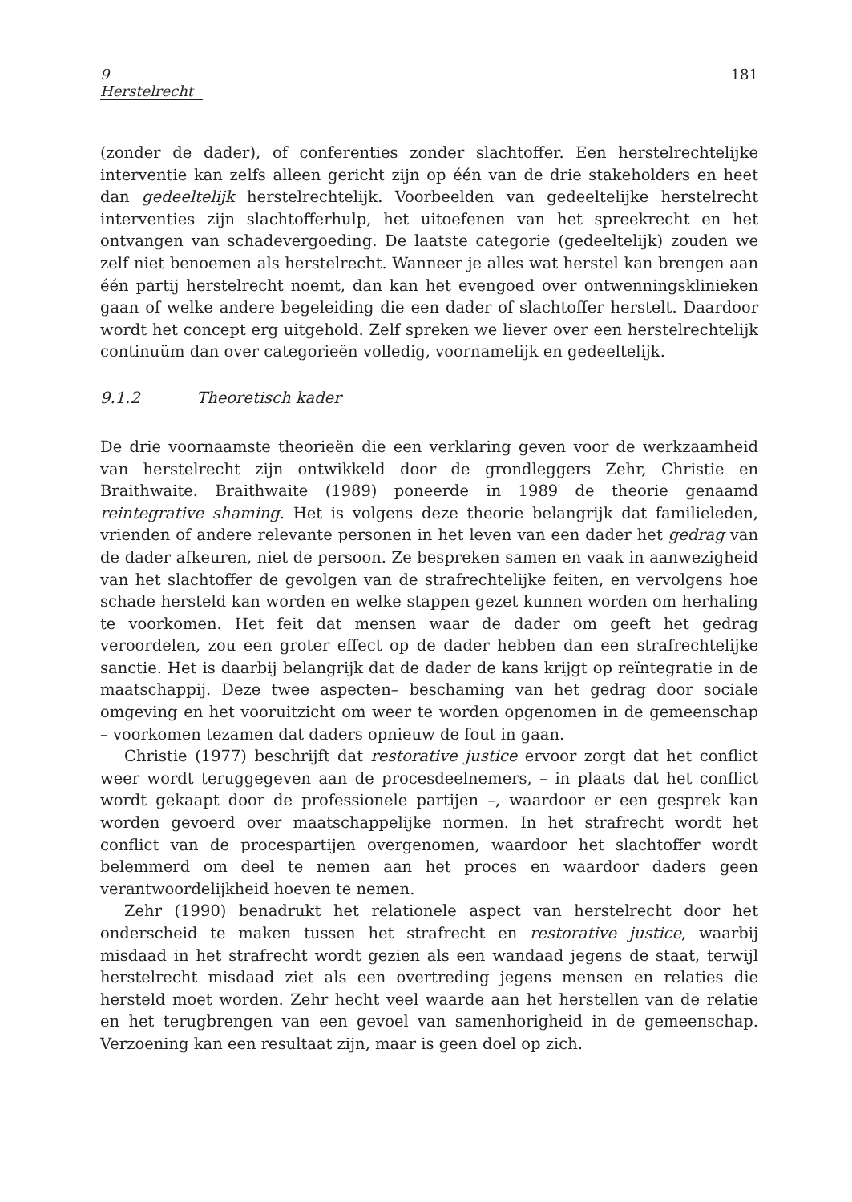9 Herstelrecht 181
(zonder de dader), of conferenties zonder slachtoffer. Een herstelrechtelijke interventie kan zelfs alleen gericht zijn op één van de drie stakeholders en heet dan gedeeltelijk herstelrechtelijk. Voorbeelden van gedeeltelijke herstelrecht interventies zijn slachtofferhulp, het uitoefenen van het spreekrecht en het ontvangen van schadevergoeding. De laatste categorie (gedeeltelijk) zouden we zelf niet benoemen als herstelrecht. Wanneer je alles wat herstel kan brengen aan één partij herstelrecht noemt, dan kan het evengoed over ontwenningsklinieken gaan of welke andere begeleiding die een dader of slachtoffer herstelt. Daardoor wordt het concept erg uitgehold. Zelf spreken we liever over een herstelrechtelijk continuüm dan over categorieën volledig, voornamelijk en gedeeltelijk.
9.1.2 Theoretisch kader
De drie voornaamste theorieën die een verklaring geven voor de werkzaamheid van herstelrecht zijn ontwikkeld door de grondleggers Zehr, Christie en Braithwaite. Braithwaite (1989) poneerde in 1989 de theorie genaamd reintegrative shaming. Het is volgens deze theorie belangrijk dat familieleden, vrienden of andere relevante personen in het leven van een dader het gedrag van de dader afkeuren, niet de persoon. Ze bespreken samen en vaak in aanwezigheid van het slachtoffer de gevolgen van de strafrechtelijke feiten, en vervolgens hoe schade hersteld kan worden en welke stappen gezet kunnen worden om herhaling te voorkomen. Het feit dat mensen waar de dader om geeft het gedrag veroordelen, zou een groter effect op de dader hebben dan een strafrechtelijke sanctie. Het is daarbij belangrijk dat de dader de kans krijgt op reïntegratie in de maatschappij. Deze twee aspecten– beschaming van het gedrag door sociale omgeving en het vooruitzicht om weer te worden opgenomen in de gemeenschap – voorkomen tezamen dat daders opnieuw de fout in gaan.
Christie (1977) beschrijft dat restorative justice ervoor zorgt dat het conflict weer wordt teruggegeven aan de procesdeelnemers, – in plaats dat het conflict wordt gekaapt door de professionele partijen –, waardoor er een gesprek kan worden gevoerd over maatschappelijke normen. In het strafrecht wordt het conflict van de procespartijen overgenomen, waardoor het slachtoffer wordt belemmerd om deel te nemen aan het proces en waardoor daders geen verantwoordelijkheid hoeven te nemen.
Zehr (1990) benadrukt het relationele aspect van herstelrecht door het onderscheid te maken tussen het strafrecht en restorative justice, waarbij misdaad in het strafrecht wordt gezien als een wandaad jegens de staat, terwijl herstelrecht misdaad ziet als een overtreding jegens mensen en relaties die hersteld moet worden. Zehr hecht veel waarde aan het herstellen van de relatie en het terugbrengen van een gevoel van samenhorigheid in de gemeenschap. Verzoening kan een resultaat zijn, maar is geen doel op zich.